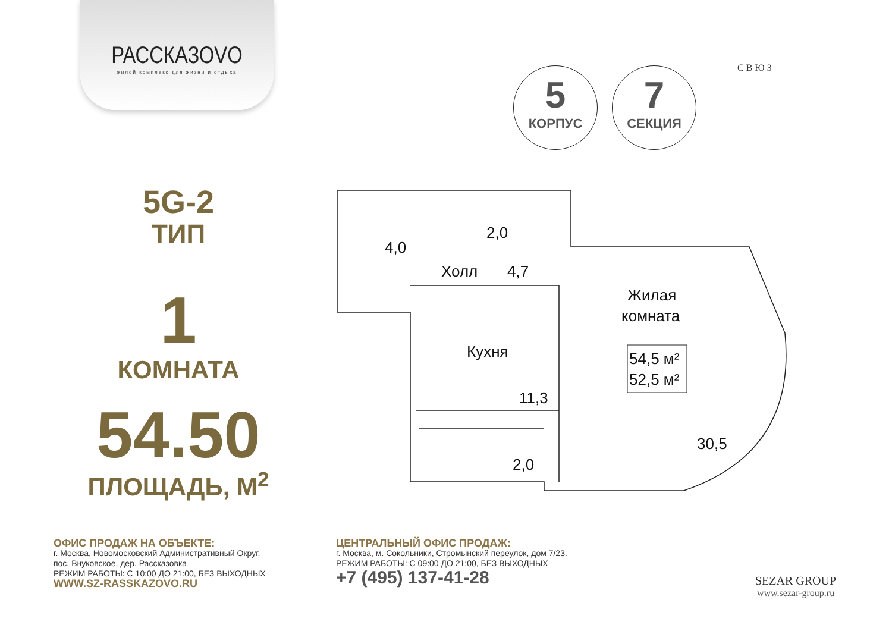РАССКАЗОVО
жилой комплекс для жизни и отдыха
5
КОРПУС
7
СЕКЦИЯ
С В Ю З
5G-2
ТИП
1
КОМНАТА
54.50
ПЛОЩАДЬ, М<sup>2</sup>
4,0
2,0
Холл
4,7
Жилая
комната
Кухня
11,3
2,0
30,5
54,5 м²
52,5 м²
ОФИС ПРОДАЖ НА ОБЪЕКТЕ:
г. Москва, Новомосковский Административный Округ,
пос. Внуковское, дер. Рассказовка
РЕЖИМ РАБОТЫ: С 10:00 ДО 21:00, БЕЗ ВЫХОДНЫХ
WWW.SZ-RASSKAZOVO.RU
ЦЕНТРАЛЬНЫЙ ОФИС ПРОДАЖ:
г. Москва, м. Сокольники, Стромынский переулок, дом 7/23.
РЕЖИМ РАБОТЫ: С 09:00 ДО 21:00, БЕЗ ВЫХОДНЫХ
+7 (495) 137-41-28
SEZAR GROUP
www.sezar-group.ru